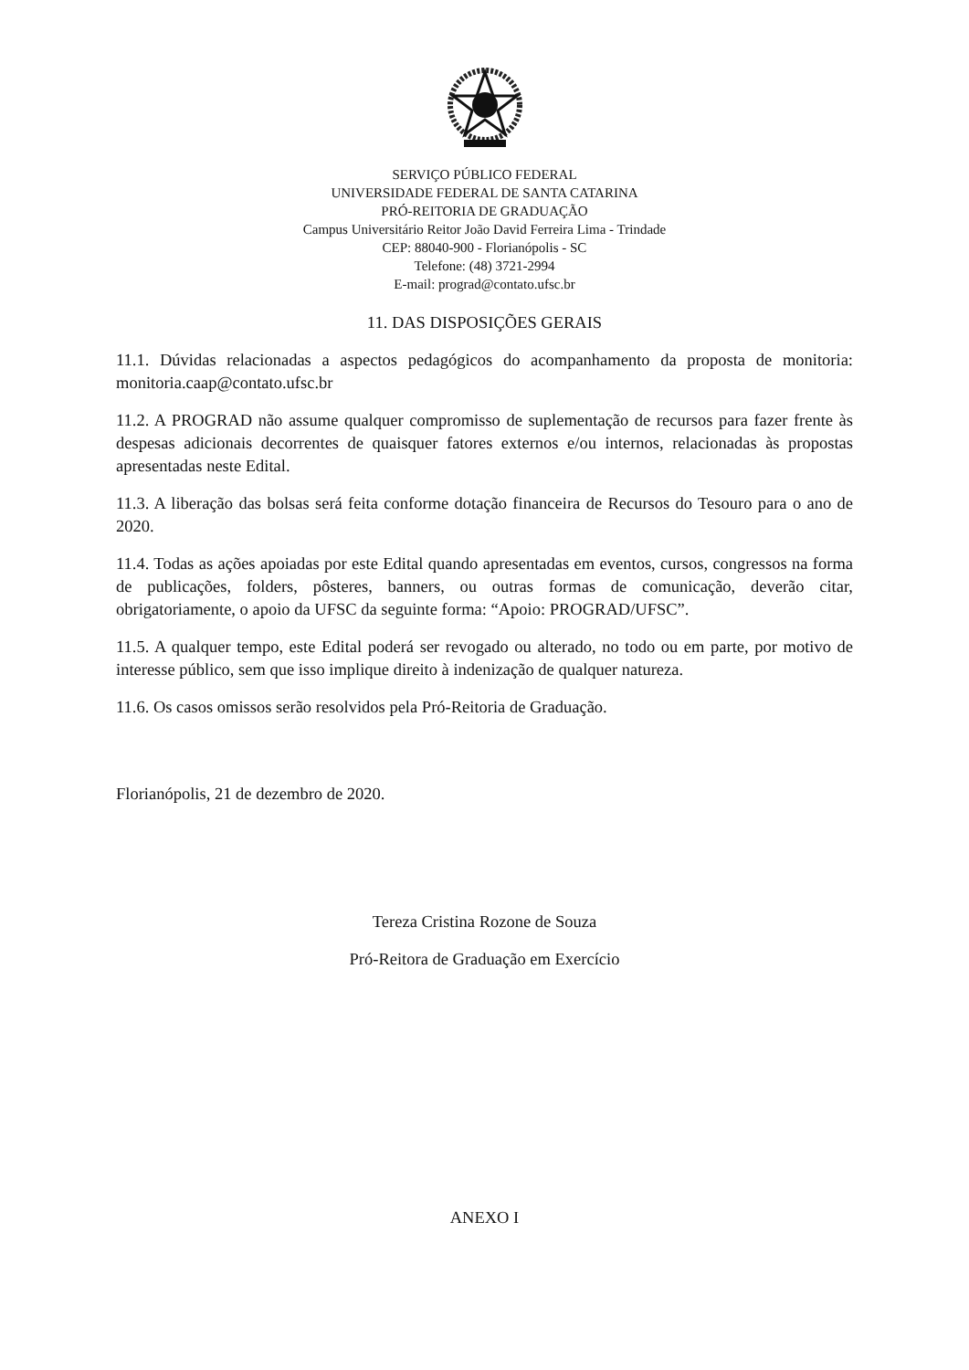SERVIÇO PÚBLICO FEDERAL
UNIVERSIDADE FEDERAL DE SANTA CATARINA
PRÓ-REITORIA DE GRADUAÇÃO
Campus Universitário Reitor João David Ferreira Lima - Trindade
CEP: 88040-900 - Florianópolis - SC
Telefone: (48) 3721-2994
E-mail: prograd@contato.ufsc.br
11. DAS DISPOSIÇÕES GERAIS
11.1. Dúvidas relacionadas a aspectos pedagógicos do acompanhamento da proposta de monitoria: monitoria.caap@contato.ufsc.br
11.2. A PROGRAD não assume qualquer compromisso de suplementação de recursos para fazer frente às despesas adicionais decorrentes de quaisquer fatores externos e/ou internos, relacionadas às propostas apresentadas neste Edital.
11.3. A liberação das bolsas será feita conforme dotação financeira de Recursos do Tesouro para o ano de 2020.
11.4. Todas as ações apoiadas por este Edital quando apresentadas em eventos, cursos, congressos na forma de publicações, folders, pôsteres, banners, ou outras formas de comunicação, deverão citar, obrigatoriamente, o apoio da UFSC da seguinte forma: “Apoio: PROGRAD/UFSC”.
11.5. A qualquer tempo, este Edital poderá ser revogado ou alterado, no todo ou em parte, por motivo de interesse público, sem que isso implique direito à indenização de qualquer natureza.
11.6. Os casos omissos serão resolvidos pela Pró-Reitoria de Graduação.
Florianópolis, 21 de dezembro de 2020.
Tereza Cristina Rozone de Souza
Pró-Reitora de Graduação em Exercício
ANEXO I